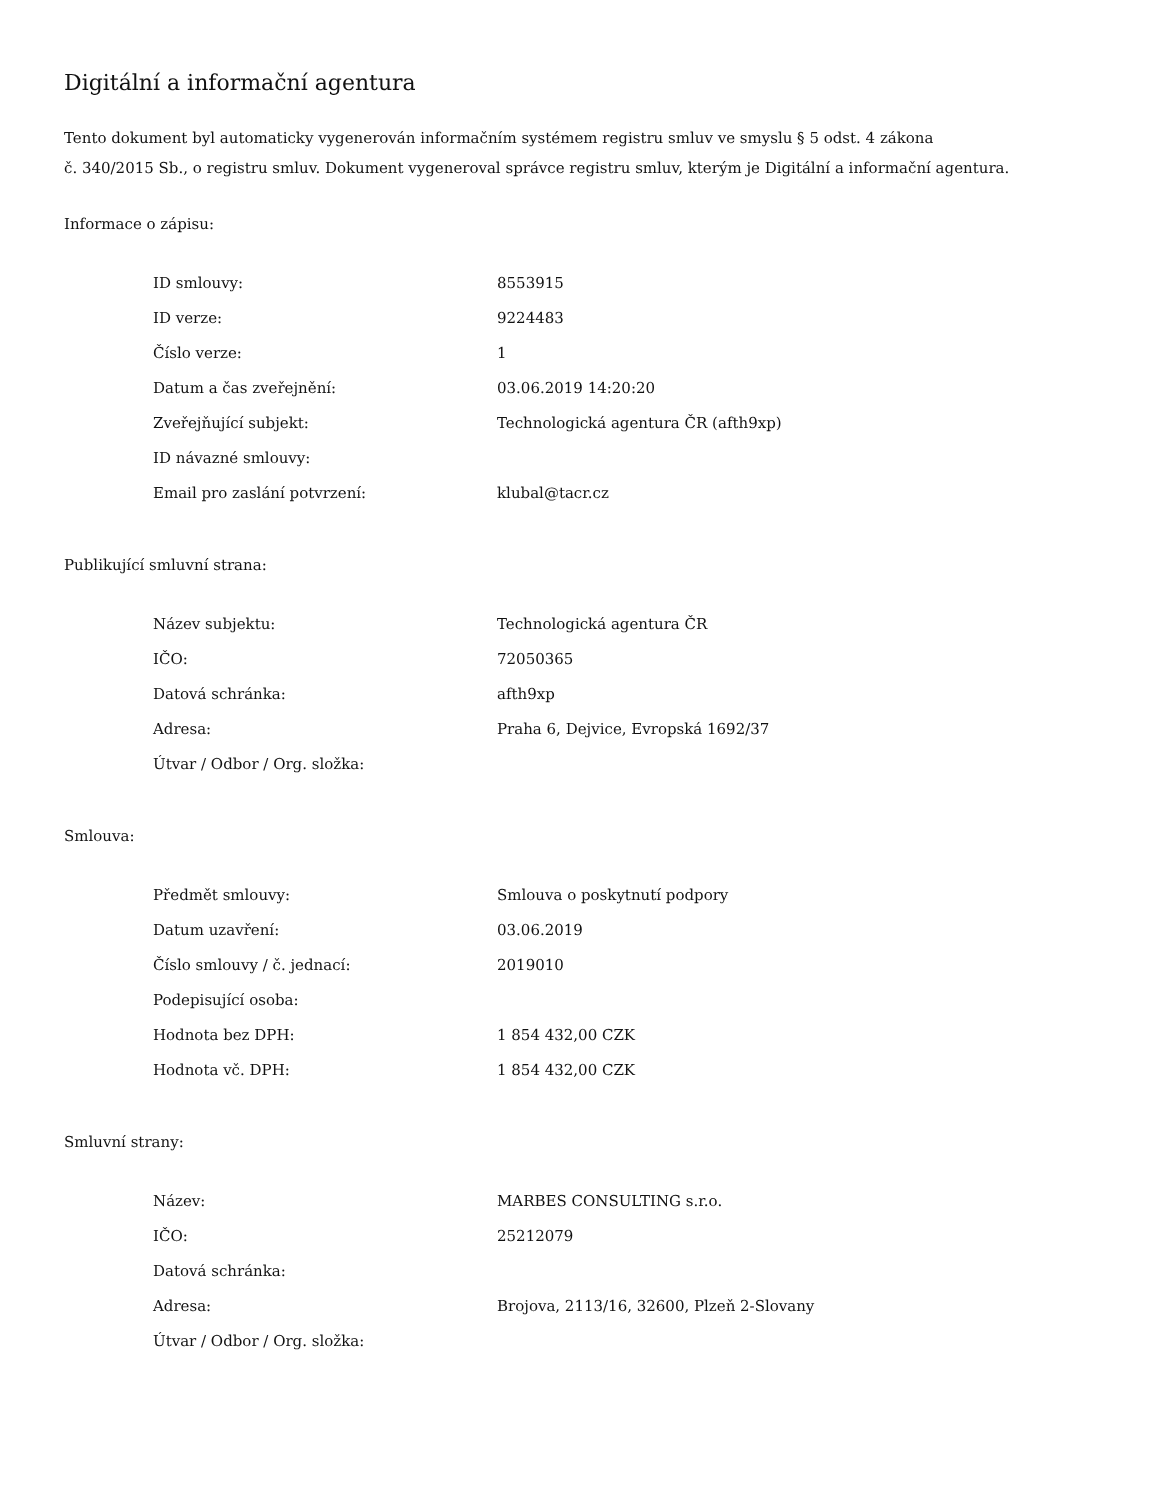Digitální a informační agentura
Tento dokument byl automaticky vygenerován informačním systémem registru smluv ve smyslu § 5 odst. 4 zákona
č. 340/2015 Sb., o registru smluv. Dokument vygeneroval správce registru smluv, kterým je Digitální a informační agentura.
Informace o zápisu:
| ID smlouvy: | 8553915 |
| ID verze: | 9224483 |
| Číslo verze: | 1 |
| Datum a čas zveřejnění: | 03.06.2019 14:20:20 |
| Zveřejňující subjekt: | Technologická agentura ČR (afth9xp) |
| ID návazné smlouvy: | |
| Email pro zaslání potvrzení: | klubal@tacr.cz |
Publikující smluvní strana:
| Název subjektu: | Technologická agentura ČR |
| IČO: | 72050365 |
| Datová schránka: | afth9xp |
| Adresa: | Praha 6, Dejvice, Evropská 1692/37 |
| Útvar / Odbor / Org. složka: | |
Smlouva:
| Předmět smlouvy: | Smlouva o poskytnutí podpory |
| Datum uzavření: | 03.06.2019 |
| Číslo smlouvy / č. jednací: | 2019010 |
| Podepisující osoba: | |
| Hodnota bez DPH: | 1 854 432,00 CZK |
| Hodnota vč. DPH: | 1 854 432,00 CZK |
Smluvní strany:
| Název: | MARBES CONSULTING s.r.o. |
| IČO: | 25212079 |
| Datová schránka: | |
| Adresa: | Brojova, 2113/16, 32600, Plzeň 2-Slovany |
| Útvar / Odbor / Org. složka: | |